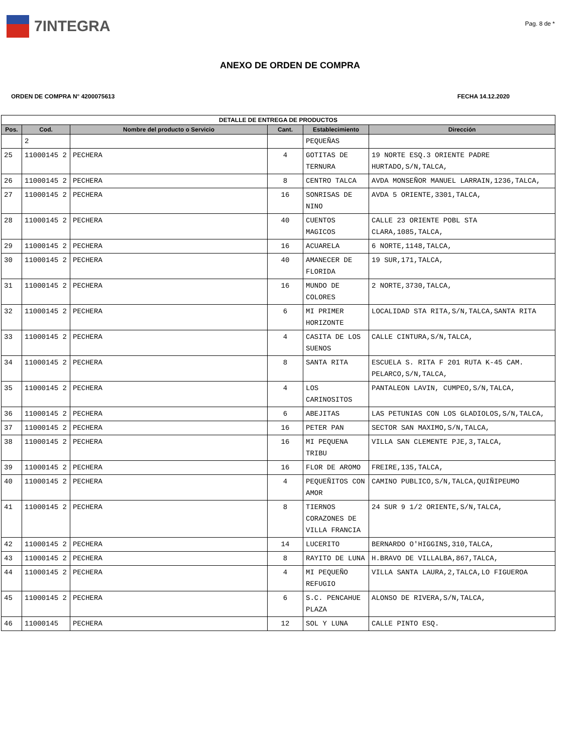7INTEGRA
Pag. 8 de *
ANEXO DE ORDEN DE COMPRA
ORDEN DE COMPRA N° 4200075613 FECHA 14.12.2020
| DETALLE DE ENTREGA DE PRODUCTOS | | | | | |
| --- | --- | --- | --- | --- | --- |
| Pos. | Cod. | Nombre del producto o Servicio | Cant. | Establecimiento | Dirección |
| | 2 | | | PEQUEÑAS | |
| 25 | 11000145 2 | PECHERA | 4 | GOTITAS DE TERNURA | 19 NORTE ESQ.3 ORIENTE PADRE HURTADO,S/N,TALCA, |
| 26 | 11000145 2 | PECHERA | 8 | CENTRO TALCA | AVDA MONSEÑOR MANUEL LARRAIN,1236,TALCA, |
| 27 | 11000145 2 | PECHERA | 16 | SONRISAS DE NINO | AVDA 5 ORIENTE,3301,TALCA, |
| 28 | 11000145 2 | PECHERA | 40 | CUENTOS MAGICOS | CALLE 23 ORIENTE POBL STA CLARA,1085,TALCA, |
| 29 | 11000145 2 | PECHERA | 16 | ACUARELA | 6 NORTE,1148,TALCA, |
| 30 | 11000145 2 | PECHERA | 40 | AMANECER DE FLORIDA | 19 SUR,171,TALCA, |
| 31 | 11000145 2 | PECHERA | 16 | MUNDO DE COLORES | 2 NORTE,3730,TALCA, |
| 32 | 11000145 2 | PECHERA | 6 | MI PRIMER HORIZONTE | LOCALIDAD STA RITA,S/N,TALCA,SANTA RITA |
| 33 | 11000145 2 | PECHERA | 4 | CASITA DE LOS SUENOS | CALLE CINTURA,S/N,TALCA, |
| 34 | 11000145 2 | PECHERA | 8 | SANTA RITA | ESCUELA S. RITA F 201 RUTA K-45 CAM. PELARCO,S/N,TALCA, |
| 35 | 11000145 2 | PECHERA | 4 | LOS CARINOSITOS | PANTALEON LAVIN, CUMPEO,S/N,TALCA, |
| 36 | 11000145 2 | PECHERA | 6 | ABEJITAS | LAS PETUNIAS CON LOS GLADIOLOS,S/N,TALCA, |
| 37 | 11000145 2 | PECHERA | 16 | PETER PAN | SECTOR SAN MAXIMO,S/N,TALCA, |
| 38 | 11000145 2 | PECHERA | 16 | MI PEQUENA TRIBU | VILLA SAN CLEMENTE PJE,3,TALCA, |
| 39 | 11000145 2 | PECHERA | 16 | FLOR DE AROMO | FREIRE,135,TALCA, |
| 40 | 11000145 2 | PECHERA | 4 | PEQUEÑITOS CON AMOR | CAMINO PUBLICO,S/N,TALCA,QUIÑIPEUMO |
| 41 | 11000145 2 | PECHERA | 8 | TIERNOS CORAZONES DE VILLA FRANCIA | 24 SUR 9 1/2 ORIENTE,S/N,TALCA, |
| 42 | 11000145 2 | PECHERA | 14 | LUCERITO | BERNARDO O'HIGGINS,310,TALCA, |
| 43 | 11000145 2 | PECHERA | 8 | RAYITO DE LUNA | H.BRAVO DE VILLALBA,867,TALCA, |
| 44 | 11000145 2 | PECHERA | 4 | MI PEQUEÑO REFUGIO | VILLA SANTA LAURA,2,TALCA,LO FIGUEROA |
| 45 | 11000145 2 | PECHERA | 6 | S.C. PENCAHUE PLAZA | ALONSO DE RIVERA,S/N,TALCA, |
| 46 | 11000145 | PECHERA | 12 | SOL Y LUNA | CALLE PINTO ESQ. |